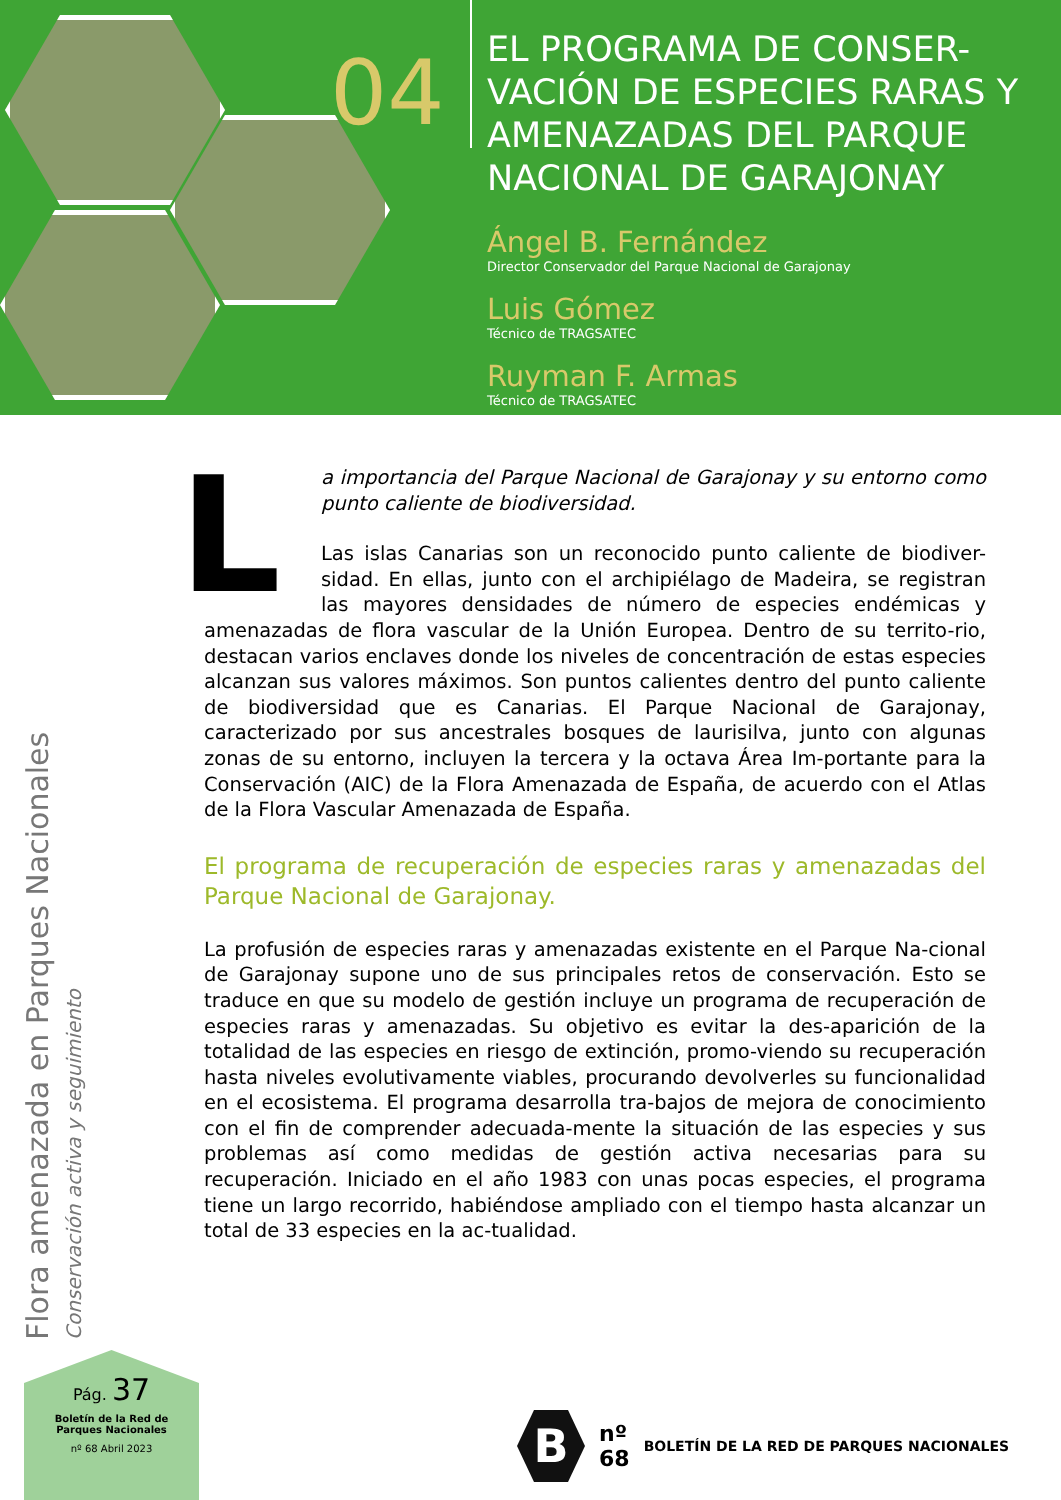04
EL PROGRAMA DE CONSER-VACIÓN DE ESPECIES RARAS Y AMENAZADAS DEL PARQUE NACIONAL DE GARAJONAY
Ángel B. Fernández
Director Conservador del Parque Nacional de Garajonay
Luis Gómez
Técnico de TRAGSATEC
Ruyman F. Armas
Técnico de TRAGSATEC
L
a importancia del Parque Nacional de Garajonay y su entorno como punto caliente de biodiversidad.
Las islas Canarias son un reconocido punto caliente de biodiver-sidad. En ellas, junto con el archipiélago de Madeira, se registran las mayores densidades de número de especies endémicas y amenazadas de flora vascular de la Unión Europea. Dentro de su territo-rio, destacan varios enclaves donde los niveles de concentración de estas especies alcanzan sus valores máximos. Son puntos calientes dentro del punto caliente de biodiversidad que es Canarias. El Parque Nacional de Garajonay, caracterizado por sus ancestrales bosques de laurisilva, junto con algunas zonas de su entorno, incluyen la tercera y la octava Área Im-portante para la Conservación (AIC) de la Flora Amenazada de España, de acuerdo con el Atlas de la Flora Vascular Amenazada de España.
El programa de recuperación de especies raras y amenazadas del Parque Nacional de Garajonay.
La profusión de especies raras y amenazadas existente en el Parque Na-cional de Garajonay supone uno de sus principales retos de conservación. Esto se traduce en que su modelo de gestión incluye un programa de recuperación de especies raras y amenazadas. Su objetivo es evitar la des-aparición de la totalidad de las especies en riesgo de extinción, promo-viendo su recuperación hasta niveles evolutivamente viables, procurando devolverles su funcionalidad en el ecosistema. El programa desarrolla tra-bajos de mejora de conocimiento con el fin de comprender adecuada-mente la situación de las especies y sus problemas así como medidas de gestión activa necesarias para su recuperación. Iniciado en el año 1983 con unas pocas especies, el programa tiene un largo recorrido, habiéndose ampliado con el tiempo hasta alcanzar un total de 33 especies en la ac-tualidad.
Flora amenazada en Parques Nacionales Conservación activa y seguimiento
Pág. 37
Boletín de la Red de
Parques Nacionales
nº 68 Abril 2023
B
nº
68
BOLETÍN DE LA RED DE PARQUES NACIONALES